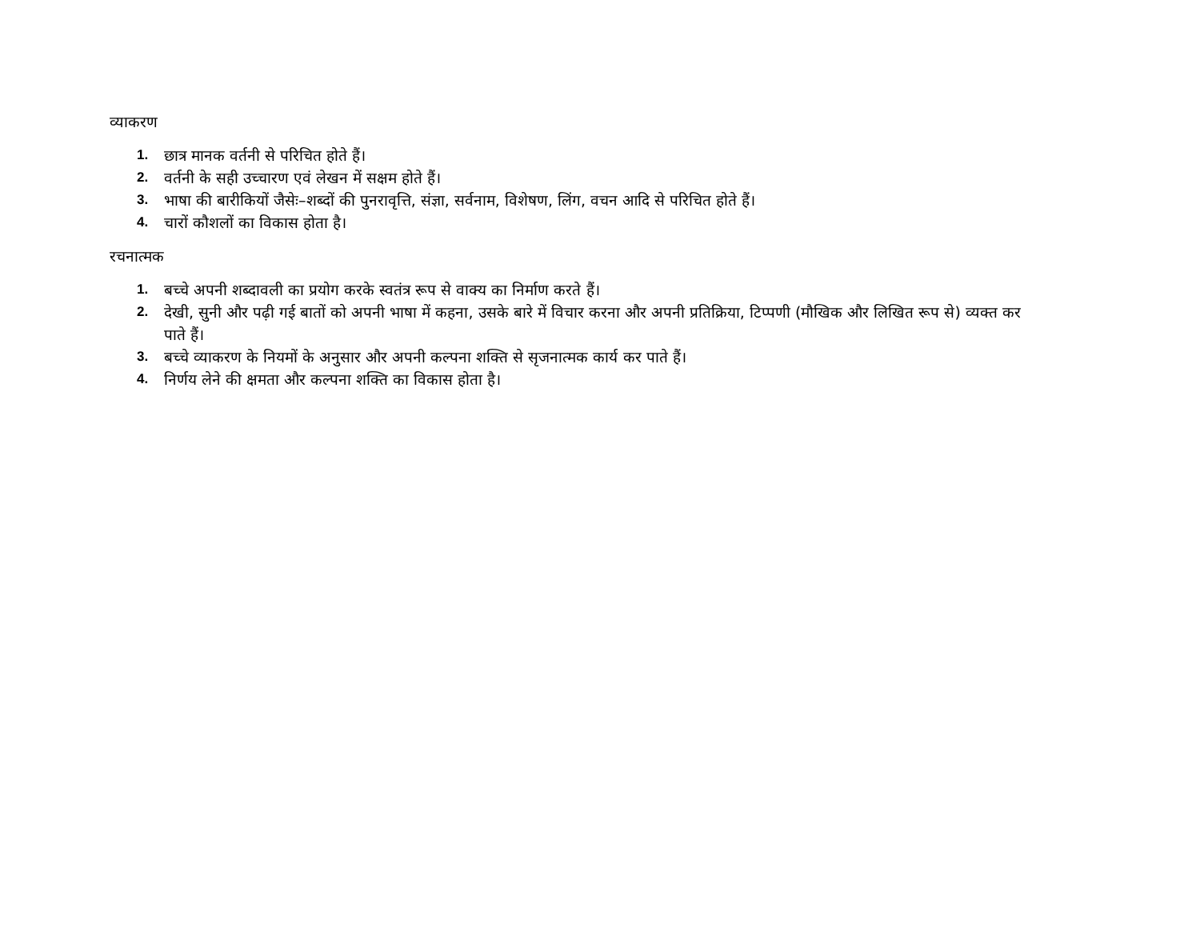व्याकरण
1. छात्र मानक वर्तनी से परिचित होते हैं।
2. वर्तनी के सही उच्चारण एवं लेखन में सक्षम होते हैं।
3. भाषा की बारीकियों जैसेः–शब्दों की पुनरावृत्ति, संज्ञा, सर्वनाम, विशेषण, लिंग, वचन आदि से परिचित होते हैं।
4. चारों कौशलों का विकास होता है।
रचनात्मक
1. बच्चे अपनी शब्दावली का प्रयोग करके स्वतंत्र रूप से वाक्य का निर्माण करते हैं।
2. देखी, सुनी और पढ़ी गई बातों को अपनी भाषा में कहना, उसके बारे में विचार करना और अपनी प्रतिक्रिया, टिप्पणी (मौखिक और लिखित रूप से) व्यक्त कर पाते हैं।
3. बच्चे व्याकरण के नियमों के अनुसार और अपनी कल्पना शक्ति से सृजनात्मक कार्य कर पाते हैं।
4. निर्णय लेने की क्षमता और कल्पना शक्ति का विकास होता है।